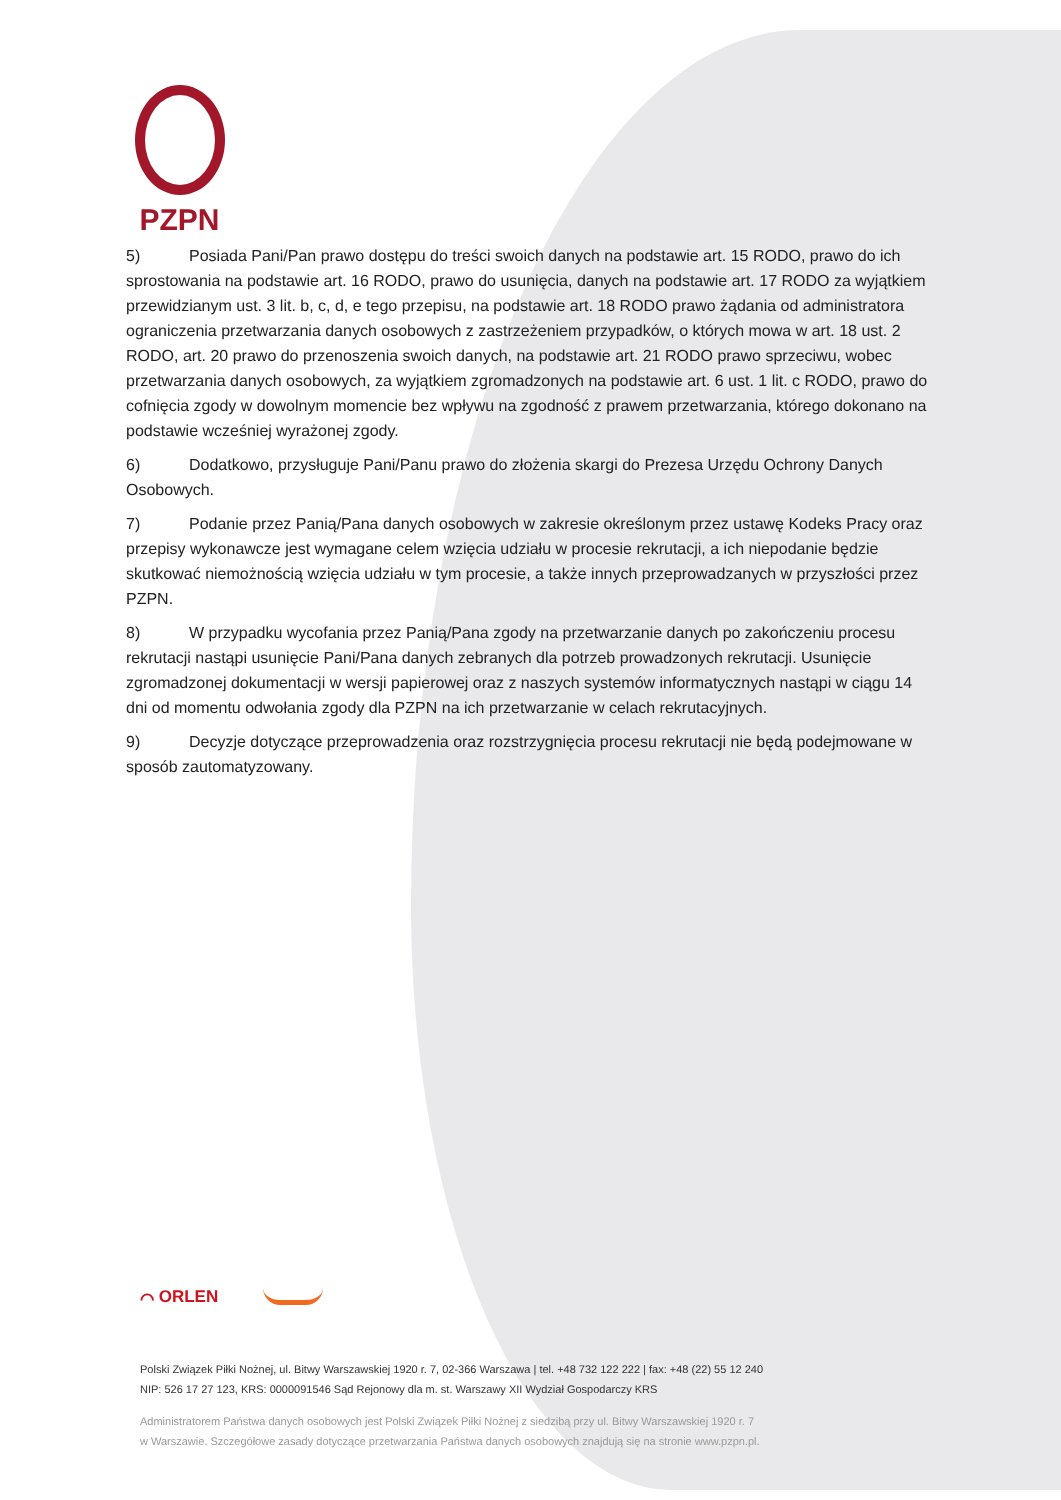PZPN
5) Posiada Pani/Pan prawo dostępu do treści swoich danych na podstawie art. 15 RODO, prawo do ich sprostowania na podstawie art. 16 RODO, prawo do usunięcia, danych na podstawie art. 17 RODO za wyjątkiem przewidzianym ust. 3 lit. b, c, d, e tego przepisu, na podstawie art. 18 RODO prawo żądania od administratora ograniczenia przetwarzania danych osobowych z zastrzeżeniem przypadków, o których mowa w art. 18 ust. 2 RODO, art. 20 prawo do przenoszenia swoich danych, na podstawie art. 21 RODO prawo sprzeciwu, wobec przetwarzania danych osobowych, za wyjątkiem zgromadzonych na podstawie art. 6 ust. 1 lit. c RODO, prawo do cofnięcia zgody w dowolnym momencie bez wpływu na zgodność z prawem przetwarzania, którego dokonano na podstawie wcześniej wyrażonej zgody.
6) Dodatkowo, przysługuje Pani/Panu prawo do złożenia skargi do Prezesa Urzędu Ochrony Danych Osobowych.
7) Podanie przez Panią/Pana danych osobowych w zakresie określonym przez ustawę Kodeks Pracy oraz przepisy wykonawcze jest wymagane celem wzięcia udziału w procesie rekrutacji, a ich niepodanie będzie skutkować niemożnością wzięcia udziału w tym procesie, a także innych przeprowadzanych w przyszłości przez PZPN.
8) W przypadku wycofania przez Panią/Pana zgody na przetwarzanie danych po zakończeniu procesu rekrutacji nastąpi usunięcie Pani/Pana danych zebranych dla potrzeb prowadzonych rekrutacji. Usunięcie zgromadzonej dokumentacji w wersji papierowej oraz z naszych systemów informatycznych nastąpi w ciągu 14 dni od momentu odwołania zgody dla PZPN na ich przetwarzanie w celach rekrutacyjnych.
9) Decyzje dotyczące przeprowadzenia oraz rozstrzygnięcia procesu rekrutacji nie będą podejmowane w sposób zautomatyzowany.
⌒ ORLEN
Polski Związek Piłki Nożnej, ul. Bitwy Warszawskiej 1920 r. 7, 02-366 Warszawa | tel. +48 732 122 222 | fax: +48 (22) 55 12 240
NIP: 526 17 27 123, KRS: 0000091546 Sąd Rejonowy dla m. st. Warszawy XII Wydział Gospodarczy KRS
Administratorem Państwa danych osobowych jest Polski Związek Piłki Nożnej z siedzibą przy ul. Bitwy Warszawskiej 1920 r. 7
w Warszawie. Szczegółowe zasady dotyczące przetwarzania Państwa danych osobowych znajdują się na stronie www.pzpn.pl.